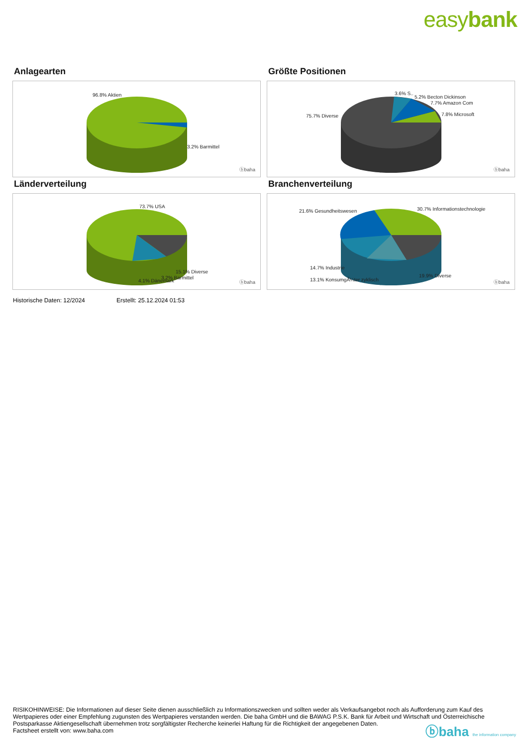easybank
Anlagearten
96.8% Aktien
3.2% Barmittel
ⓑbaha
Größte Positionen
75.7% Diverse
3.6% S..
5.2% Becton Dickinson
7.7% Amazon Com
7.8% Microsoft
ⓑbaha
Länderverteilung
73.7% USA
15.1% Diverse
3.2% Barmittel
4.1% Dänemark ⓑbaha
Branchenverteilung
21.6% Gesundheitswesen 30.7% Informationstechnologie
14.7% Industrie
19.9% Diverse
13.1% KonsumgÃ¼ter zyklisch ⓑbaha
Historische Daten: 12/2024 Erstellt: 25.12.2024 01:53
RISIKOHINWEISE: Die Informationen auf dieser Seite dienen ausschließlich zu Informationszwecken und sollten weder als Verkaufsangebot noch als Aufforderung zum Kauf des Wertpapieres oder einer Empfehlung zugunsten des Wertpapieres verstanden werden. Die baha GmbH und die BAWAG P.S.K. Bank für Arbeit und Wirtschaft und Österreichische Postsparkasse Aktiengesellschaft übernehmen trotz sorgfältigster Recherche keinerlei Haftung für die Richtigkeit der angegebenen Daten.
Factsheet erstellt von: www.baha.com
ⓑbaha the information company